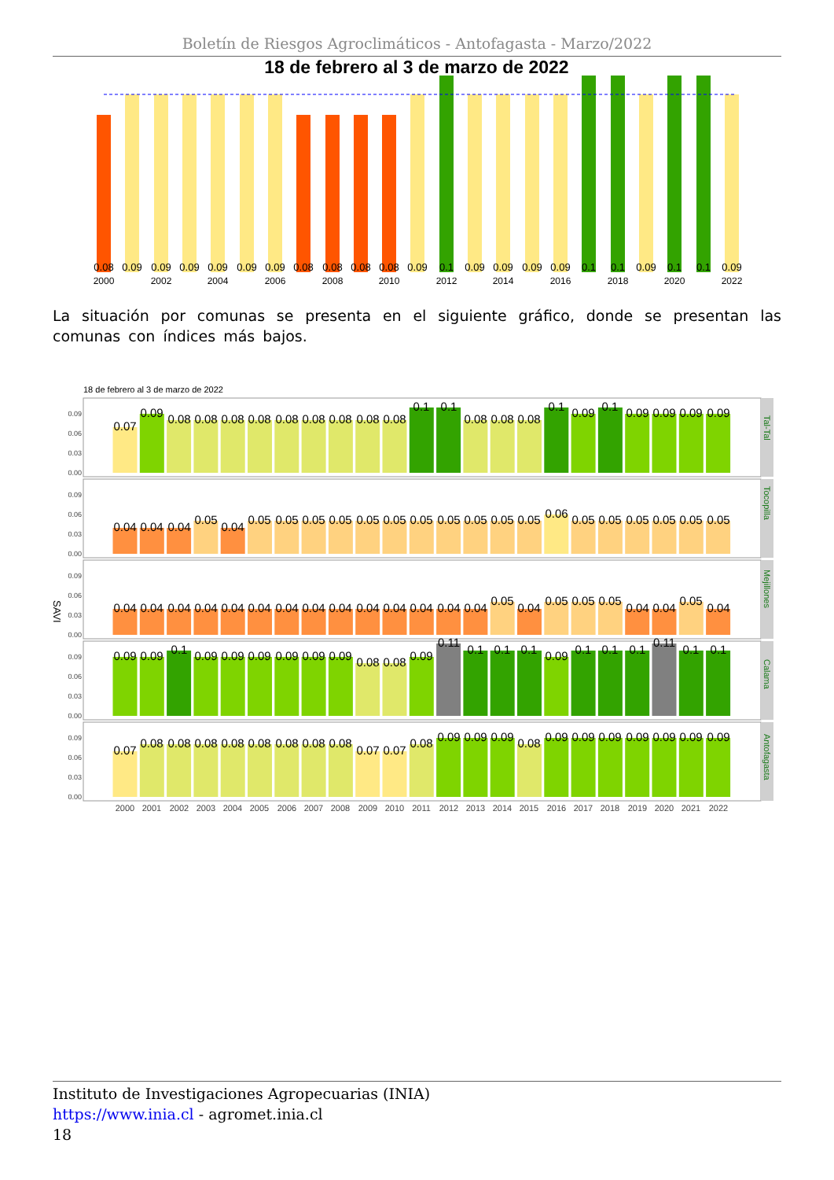Boletín de Riesgos Agroclimáticos - Antofagasta - Marzo/2022
18 de febrero al 3 de marzo de 2022
0.08
0.09
0.09
0.09
0.09
0.09
0.09
0.08
0.08
0.08
0.08
0.09
0.1
0.09
0.09
0.09
0.09
0.1
0.1
0.09
0.1
0.1
0.09
2000
2002
2004
2006
2008
2010
2012
2014
2016
2018
2020
2022
La situación por comunas se presenta en el siguiente gráfico, donde se presentan las comunas con índices más bajos.
18 de febrero al 3 de marzo de 2022
SAVI
0.09
0.06
0.03
0.00
0.09
0.06
0.03
0.00
0.09
0.06
0.03
0.00
0.09
0.06
0.03
0.00
0.09
0.06
0.03
0.00
0.07
0.09
0.08
0.08
0.08
0.08
0.08
0.08
0.08
0.08
0.08
0.1
0.1
0.08
0.08
0.08
0.1
0.09
0.1
0.09
0.09
0.09
0.09
0.04
0.04
0.04
0.05
0.04
0.05
0.05
0.05
0.05
0.05
0.05
0.05
0.05
0.05
0.05
0.05
0.06
0.05
0.05
0.05
0.05
0.05
0.05
0.04
0.04
0.04
0.04
0.04
0.04
0.04
0.04
0.04
0.04
0.04
0.04
0.04
0.04
0.05
0.04
0.05
0.05
0.05
0.04
0.04
0.05
0.04
0.09
0.09
0.1
0.09
0.09
0.09
0.09
0.09
0.09
0.08
0.08
0.09
0.11
0.1
0.1
0.1
0.09
0.1
0.1
0.1
0.11
0.1
0.1
0.07
0.08
0.08
0.08
0.08
0.08
0.08
0.08
0.08
0.07
0.07
0.08
0.09
0.09
0.09
0.08
0.09
0.09
0.09
0.09
0.09
0.09
0.09
Tal-Tal
Tocopilla
Mejillones
Calama
Antofagasta
2000
2001
2002
2003
2004
2005
2006
2007
2008
2009
2010
2011
2012
2013
2014
2015
2016
2017
2018
2019
2020
2021
2022
Instituto de Investigaciones Agropecuarias (INIA)
https://www.inia.cl - agromet.inia.cl
18